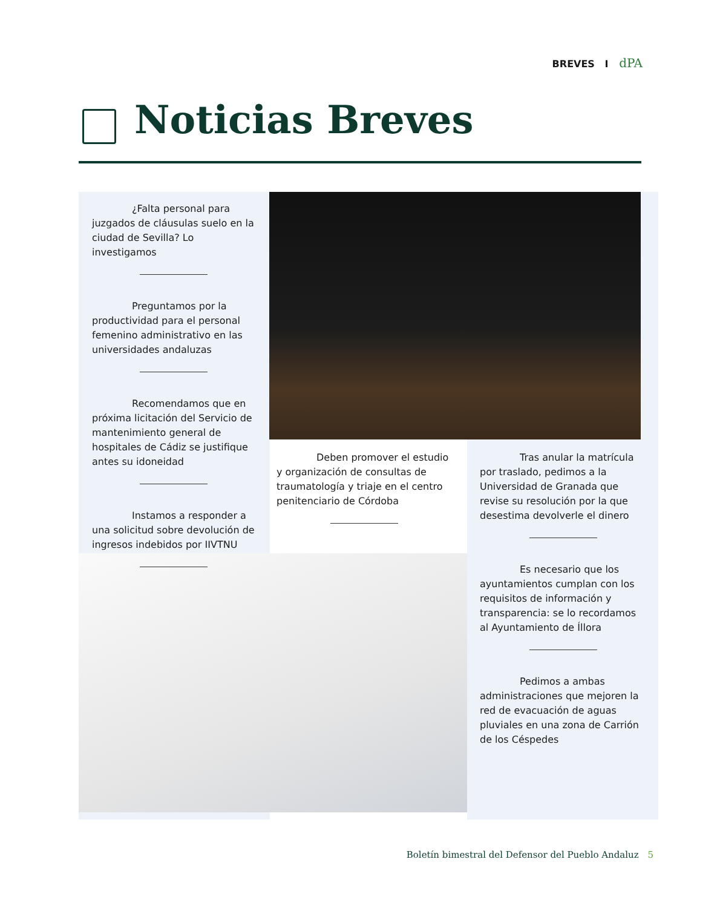BREVES I dPA
Noticias Breves
¿Falta personal para juzgados de cláusulas suelo en la ciudad de Sevilla? Lo investigamos
Preguntamos por la productividad para el personal femenino administrativo en las universidades andaluzas
Recomendamos que en próxima licitación del Servicio de mantenimiento general de hospitales de Cádiz se justifique antes su idoneidad
Instamos a responder a una solicitud sobre devolución de ingresos indebidos por IIVTNU
Deben promover el estudio y organización de consultas de traumatología y triaje en el centro penitenciario de Córdoba
Tras anular la matrícula por traslado, pedimos a la Universidad de Granada que revise su resolución por la que desestima devolverle el dinero
Es necesario que los ayuntamientos cumplan con los requisitos de información y transparencia: se lo recordamos al Ayuntamiento de Íllora
Pedimos a ambas administraciones que mejoren la red de evacuación de aguas pluviales en una zona de Carrión de los Céspedes
Boletín bimestral del Defensor del Pueblo Andaluz 5